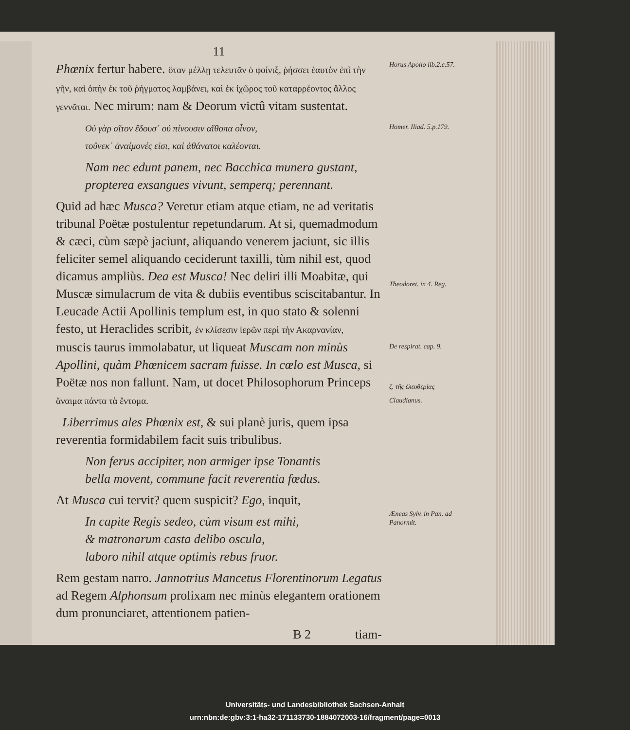11
Phœnix fertur habere. ὅταν μέλλῃ τελευτᾶν ὁ φοίνιξ, ῥήσσει ἑαυτὸν ἐπὶ τὴν γῆν, καὶ ὀπὴν ἐκ τοῦ ῥήγματος λαμβάνει, καὶ ἐκ ἰχῶρος τοῦ καταρρέοντος ἄλλος γεννᾶται. Nec mirum: nam & Deorum victû vitam sustentat.
Οὐ γὰρ σῖτον ἔδουσ᾽ οὐ πίνουσιν αἴθοπα οἶνον,
τοὔνεκ᾽ ἀναίμονές εἰσι, καὶ ἀθάνατοι καλέονται.
Nam nec edunt panem, nec Bacchica munera gustant,
propterea exsangues vivunt, semperq; perennant.
Quid ad hæc Musca? Veretur etiam atque etiam, ne ad veritatis tribunal Poëtæ postulentur repetundarum. At si, quemadmodum & cæci, cùm sæpè jaciunt, aliquando venerem jaciunt, sic illis feliciter semel aliquando ceciderunt taxilli, tùm nihil est, quod dicamus ampliùs. Dea est Musca! Nec deliri illi Moabitæ, qui Muscæ simulacrum de vita & dubiis eventibus sciscitabantur. In Leucade Actii Apollinis templum est, in quo stato & solenni festo, ut Heraclides scribit, ἐν κλίσεσιν ἱερῶν περὶ τὴν Ακαρνανίαν, muscis taurus immolabatur, ut liqueat Muscam non minùs Apollini, quàm Phœnicem sacram fuisse. In cœlo est Musca, si Poëtæ nos non fallunt. Nam, ut docet Philosophorum Princeps ἄναιμα πάντα τὰ ἔντομα.
Liberrimus ales Phœnix est, & sui planè juris, quem ipsa reverentia formidabilem facit suis tribulibus.
Non ferus accipiter, non armiger ipse Tonantis
bella movent, commune facit reverentia fœdus.
At Musca cui tervit? quem suspicit? Ego, inquit,
In capite Regis sedeo, cùm visum est mihi,
& matronarum casta delibo oscula,
laboro nihil atque optimis rebus fruor.
Rem gestam narro. Jannotrius Mancetus Florentinorum Legatus ad Regem Alphonsum prolixam nec minùs elegantem orationem dum pronunciaret, attentionem patien-
B 2 tiam-
Horus Apollo lib.2.c.57.
Homer. Iliad. 5.p.179.
Theodoret. in 4. Reg.
De respirat. cap. 9.
ζ. τῆς ἐλευθερίας
Claudianus.
Æneas Sylv. in Pan. ad Panormit.
Universitäts- und Landesbibliothek Sachsen-Anhalt
urn:nbn:de:gbv:3:1-ha32-171133730-1884072003-16/fragment/page=0013